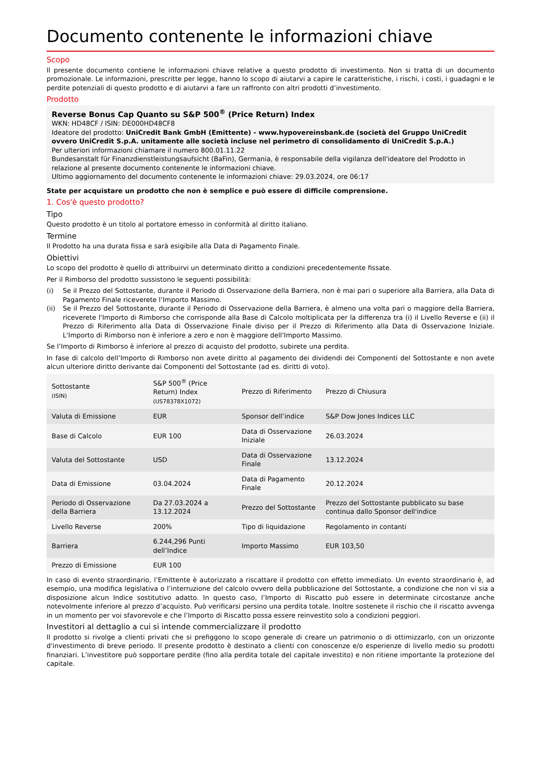Documento contenente le informazioni chiave
Scopo
Il presente documento contiene le informazioni chiave relative a questo prodotto di investimento. Non si tratta di un documento promozionale. Le informazioni, prescritte per legge, hanno lo scopo di aiutarvi a capire le caratteristiche, i rischi, i costi, i guadagni e le perdite potenziali di questo prodotto e di aiutarvi a fare un raffronto con altri prodotti d’investimento.
Prodotto
Reverse Bonus Cap Quanto su S&P 500<sup>®</sup> (Price Return) Index
WKN: HD48CF / ISIN: DE000HD48CF8
Ideatore del prodotto: UniCredit Bank GmbH (Emittente) - www.hypovereinsbank.de (società del Gruppo UniCredit ovvero UniCredit S.p.A. unitamente alle società incluse nel perimetro di consolidamento di UniCredit S.p.A.)
Per ulteriori informazioni chiamare il numero 800.01.11.22
Bundesanstalt für Finanzdienstleistungsaufsicht (BaFin), Germania, è responsabile della vigilanza dell'ideatore del Prodotto in relazione al presente documento contenente le informazioni chiave.
Ultimo aggiornamento del documento contenente le informazioni chiave: 29.03.2024, ore 06:17
State per acquistare un prodotto che non è semplice e può essere di difficile comprensione.
1. Cos'è questo prodotto?
Tipo
Questo prodotto è un titolo al portatore emesso in conformità al diritto italiano.
Termine
Il Prodotto ha una durata fissa e sarà esigibile alla Data di Pagamento Finale.
Obiettivi
Lo scopo del prodotto è quello di attribuirvi un determinato diritto a condizioni precedentemente fissate.
Per il Rimborso del prodotto sussistono le seguenti possibilità:
(i) Se il Prezzo del Sottostante, durante il Periodo di Osservazione della Barriera, non è mai pari o superiore alla Barriera, alla Data di Pagamento Finale riceverete l’Importo Massimo.
(ii) Se il Prezzo del Sottostante, durante il Periodo di Osservazione della Barriera, è almeno una volta pari o maggiore della Barriera, riceverete l'Importo di Rimborso che corrisponde alla Base di Calcolo moltiplicata per la differenza tra (i) il Livello Reverse e (ii) il Prezzo di Riferimento alla Data di Osservazione Finale diviso per il Prezzo di Riferimento alla Data di Osservazione Iniziale. L'Importo di Rimborso non è inferiore a zero e non è maggiore dell'Importo Massimo.
Se l’Importo di Rimborso è inferiore al prezzo di acquisto del prodotto, subirete una perdita.
In fase di calcolo dell’Importo di Rimborso non avete diritto al pagamento dei dividendi dei Componenti del Sottostante e non avete alcun ulteriore diritto derivante dai Componenti del Sottostante (ad es. diritti di voto).
| Sottostante (ISIN) | S&P 500<sup>®</sup> (Price Return) Index (US78378X1072) | Prezzo di Riferimento | Prezzo di Chiusura |
| Valuta di Emissione | EUR | Sponsor dell’indice | S&P Dow Jones Indices LLC |
| Base di Calcolo | EUR 100 | Data di Osservazione Iniziale | 26.03.2024 |
| Valuta del Sottostante | USD | Data di Osservazione Finale | 13.12.2024 |
| Data di Emissione | 03.04.2024 | Data di Pagamento Finale | 20.12.2024 |
| Periodo di Osservazione della Barriera | Da 27.03.2024 a 13.12.2024 | Prezzo del Sottostante | Prezzo del Sottostante pubblicato su base continua dallo Sponsor dell'indice |
| Livello Reverse | 200% | Tipo di liquidazione | Regolamento in contanti |
| Barriera | 6.244,296 Punti dell’Indice | Importo Massimo | EUR 103,50 |
| Prezzo di Emissione | EUR 100 | | |
In caso di evento straordinario, l’Emittente è autorizzato a riscattare il prodotto con effetto immediato. Un evento straordinario è, ad esempio, una modifica legislativa o l’interruzione del calcolo ovvero della pubblicazione del Sottostante, a condizione che non vi sia a disposizione alcun Indice sostitutivo adatto. In questo caso, l’Importo di Riscatto può essere in determinate circostanze anche notevolmente inferiore al prezzo d’acquisto. Può verificarsi persino una perdita totale. Inoltre sostenete il rischio che il riscatto avvenga in un momento per voi sfavorevole e che l’Importo di Riscatto possa essere reinvestito solo a condizioni peggiori.
Investitori al dettaglio a cui si intende commercializzare il prodotto
Il prodotto si rivolge a clienti privati che si prefiggono lo scopo generale di creare un patrimonio o di ottimizzarlo, con un orizzonte d'investimento di breve periodo. Il presente prodotto è destinato a clienti con conoscenze e/o esperienze di livello medio su prodotti finanziari. L’investitore può sopportare perdite (fino alla perdita totale del capitale investito) e non ritiene importante la protezione del capitale.